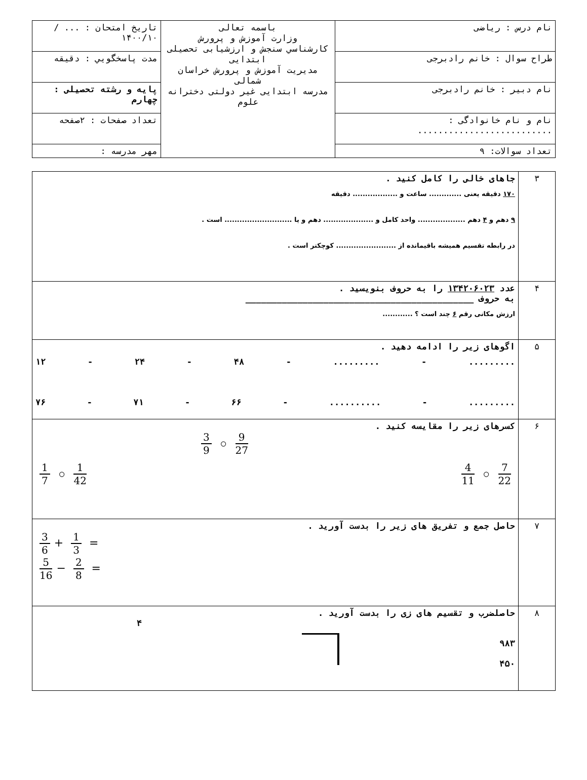| نام درس : ریاضی | باسمه تعالی وزارت آموزش و پرورش کارشناسي سنجش و ارزشيابی تحصيلی ابتدايی مديريت آموزش و پرورش خراسان شمالی مدرسه ابتدايی غير دولتی دخترانه علوم | تاريخ امتحان : ... / ۱۴۰۰/۱۰ |
| طراح سوال : خانم رادبرجی | | مدت پاسخگويي : دقيقه |
| نام دبیر : خانم رادبرجی | | پایه و رشته تحصیلی : چهارم |
| نام و نام خانوادگی : .......................... | | تعداد صفحات : ۲صفحه |
| تعداد سوالات: ۹ | | مهر مدرسه : |
| ۳ | جاهای خالی را کامل کنید . ۱۷۰ دقیقه یعنی ............. ساعت و .................. دقیقه ۹ دهم و ۴ دهم ................... واحد کامل و .................... دهم و یا ........................... است . در رابطه تقسیم همیشه باقیمانده از ........................ کوچکتر است . |
| ۴ | عدد ۱۳۴۲۰۶۰۲۳ را به حروف بنویسید . به حروف ____________________________________________ ارزش مکانی رقم ۶ چند است ؟ ............ |
| ۵ | اگوهای زیر را ادامه دهید . ......... - ......... - ۴۸ - ۲۴ - ۱۲ ......... - .......... - ۶۶ - ۷۱ - ۷۶ |
| ۶ | کسرهای زیر را مقایسه کنید . 9 27 ○ 3 9 7 22 ○ 4 11 1 42 ○ 1 7 |
| ۷ | حاصل جمع و تفریق های زیر را بدست آورید . 3 6 + 1 3 = 5 16 − 2 8 = |
| ۸ | حاصلضرب و تقسیم های زی را بدست آورید . ۹۸۳ ۴۵۰ ۴ |